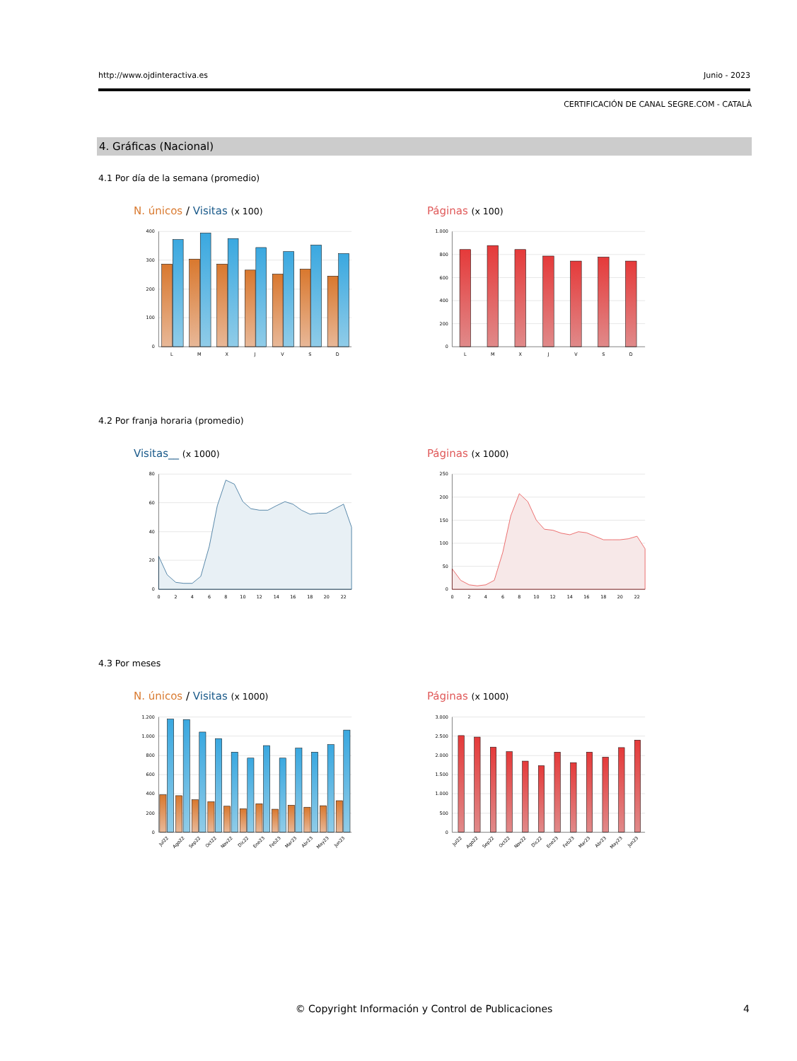http://www.ojdinteractiva.es Junio - 2023
CERTIFICACIÓN DE CANAL SEGRE.COM - CATALÀ
4. Gráficas (Nacional)
4.1 Por día de la semana (promedio)
N. únicos / Visitas (x 100)
400
300
200
100
0
L
M
X
J
V
S
D
Páginas (x 100)
1.000
800
600
400
200
0
L
M
X
J
V
S
D
4.2 Por franja horaria (promedio)
Visitas__ (x 1000)
80
60
40
20
0
0
2
4
6
8
10
12
14
16
18
20
22
Páginas (x 1000)
250
200
150
100
50
0
0
2
4
6
8
10
12
14
16
18
20
22
4.3 Por meses
N. únicos / Visitas (x 1000)
1.200
1.000
800
600
400
200
0
Jul22
Ago22
Sep22
Oct22
Nov22
Dic22
Ene23
Feb23
Mar23
Abr23
May23
Jun23
Páginas (x 1000)
3.000
2.500
2.000
1.500
1.000
500
0
Jul22
Ago22
Sep22
Oct22
Nov22
Dic22
Ene23
Feb23
Mar23
Abr23
May23
Jun23
© Copyright Información y Control de Publicaciones
4